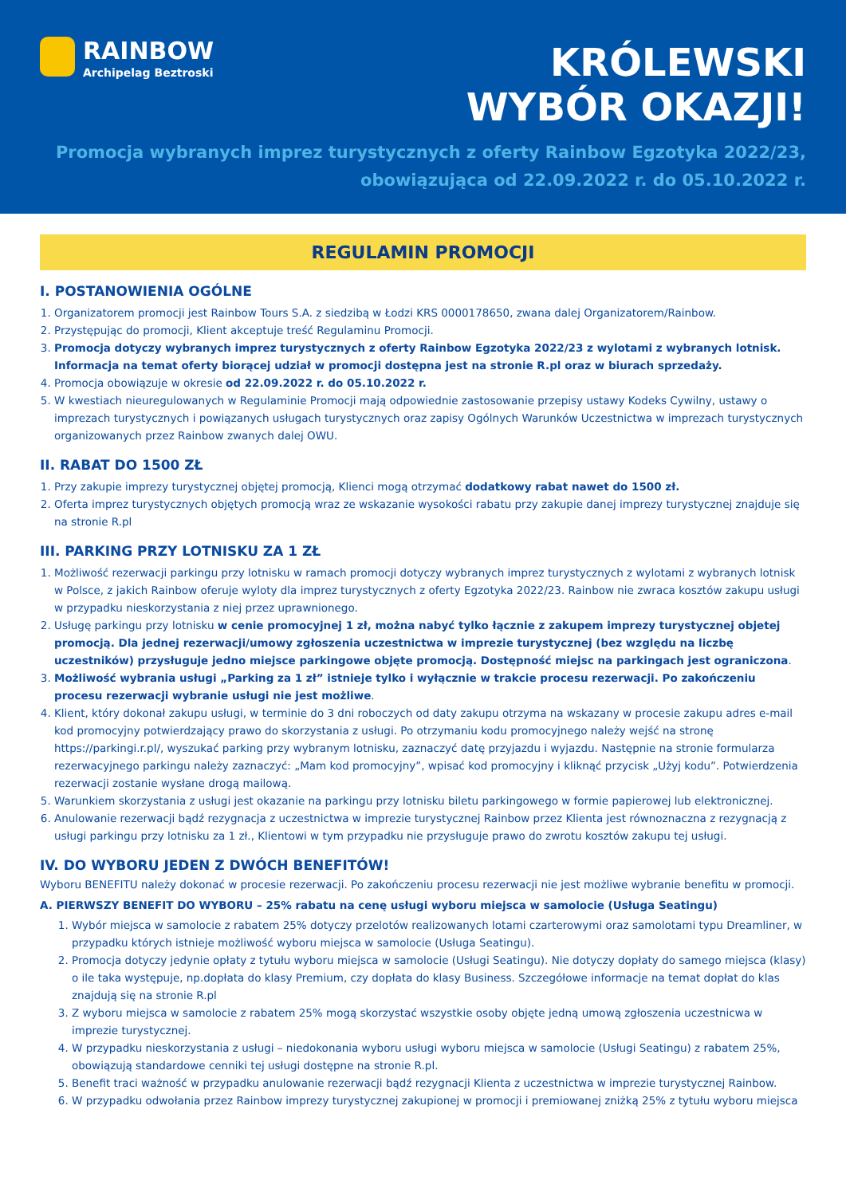RAINBOW
Archipelag Beztroski
KRÓLEWSKI
WYBÓR OKAZJI!
Promocja wybranych imprez turystycznych z oferty Rainbow Egzotyka 2022/23,
obowiązująca od 22.09.2022 r. do 05.10.2022 r.
REGULAMIN PROMOCJI
I. POSTANOWIENIA OGÓLNE
1. Organizatorem promocji jest Rainbow Tours S.A. z siedzibą w Łodzi KRS 0000178650, zwana dalej Organizatorem/Rainbow.
2. Przystępując do promocji, Klient akceptuje treść Regulaminu Promocji.
3. Promocja dotyczy wybranych imprez turystycznych z oferty Rainbow Egzotyka 2022/23 z wylotami z wybranych lotnisk. Informacja na temat oferty biorącej udział w promocji dostępna jest na stronie R.pl oraz w biurach sprzedaży.
4. Promocja obowiązuje w okresie od 22.09.2022 r. do 05.10.2022 r.
5. W kwestiach nieuregulowanych w Regulaminie Promocji mają odpowiednie zastosowanie przepisy ustawy Kodeks Cywilny, ustawy o imprezach turystycznych i powiązanych usługach turystycznych oraz zapisy Ogólnych Warunków Uczestnictwa w imprezach turystycznych organizowanych przez Rainbow zwanych dalej OWU.
II. RABAT DO 1500 ZŁ
1. Przy zakupie imprezy turystycznej objętej promocją, Klienci mogą otrzymać dodatkowy rabat nawet do 1500 zł.
2. Oferta imprez turystycznych objętych promocją wraz ze wskazanie wysokości rabatu przy zakupie danej imprezy turystycznej znajduje się na stronie R.pl
III. PARKING PRZY LOTNISKU ZA 1 ZŁ
1. Możliwość rezerwacji parkingu przy lotnisku w ramach promocji dotyczy wybranych imprez turystycznych z wylotami z wybranych lotnisk w Polsce, z jakich Rainbow oferuje wyloty dla imprez turystycznych z oferty Egzotyka 2022/23. Rainbow nie zwraca kosztów zakupu usługi w przypadku nieskorzystania z niej przez uprawnionego.
2. Usługę parkingu przy lotnisku w cenie promocyjnej 1 zł, można nabyć tylko łącznie z zakupem imprezy turystycznej objetej promocją. Dla jednej rezerwacji/umowy zgłoszenia uczestnictwa w imprezie turystycznej (bez względu na liczbę uczestników) przysługuje jedno miejsce parkingowe objęte promocją. Dostępność miejsc na parkingach jest ograniczona.
3. Możliwość wybrania usługi „Parking za 1 zł” istnieje tylko i wyłącznie w trakcie procesu rezerwacji. Po zakończeniu procesu rezerwacji wybranie usługi nie jest możliwe.
4. Klient, który dokonał zakupu usługi, w terminie do 3 dni roboczych od daty zakupu otrzyma na wskazany w procesie zakupu adres e-mail kod promocyjny potwierdzający prawo do skorzystania z usługi. Po otrzymaniu kodu promocyjnego należy wejść na stronę https://parkingi.r.pl/, wyszukać parking przy wybranym lotnisku, zaznaczyć datę przyjazdu i wyjazdu. Następnie na stronie formularza rezerwacyjnego parkingu należy zaznaczyć: „Mam kod promocyjny”, wpisać kod promocyjny i kliknąć przycisk „Użyj kodu”. Potwierdzenia rezerwacji zostanie wysłane drogą mailową.
5. Warunkiem skorzystania z usługi jest okazanie na parkingu przy lotnisku biletu parkingowego w formie papierowej lub elektronicznej.
6. Anulowanie rezerwacji bądź rezygnacja z uczestnictwa w imprezie turystycznej Rainbow przez Klienta jest równoznaczna z rezygnacją z usługi parkingu przy lotnisku za 1 zł., Klientowi w tym przypadku nie przysługuje prawo do zwrotu kosztów zakupu tej usługi.
IV. DO WYBORU JEDEN Z DWÓCH BENEFITÓW!
Wyboru BENEFITU należy dokonać w procesie rezerwacji. Po zakończeniu procesu rezerwacji nie jest możliwe wybranie benefitu w promocji.
A. PIERWSZY BENEFIT DO WYBORU – 25% rabatu na cenę usługi wyboru miejsca w samolocie (Usługa Seatingu)
1. Wybór miejsca w samolocie z rabatem 25% dotyczy przelotów realizowanych lotami czarterowymi oraz samolotami typu Dreamliner, w przypadku których istnieje możliwość wyboru miejsca w samolocie (Usługa Seatingu).
2. Promocja dotyczy jedynie opłaty z tytułu wyboru miejsca w samolocie (Usługi Seatingu). Nie dotyczy dopłaty do samego miejsca (klasy) o ile taka występuje, np.dopłata do klasy Premium, czy dopłata do klasy Business. Szczegółowe informacje na temat dopłat do klas znajdują się na stronie R.pl
3. Z wyboru miejsca w samolocie z rabatem 25% mogą skorzystać wszystkie osoby objęte jedną umową zgłoszenia uczestnicwa w imprezie turystycznej.
4. W przypadku nieskorzystania z usługi – niedokonania wyboru usługi wyboru miejsca w samolocie (Usługi Seatingu) z rabatem 25%, obowiązują standardowe cenniki tej usługi dostępne na stronie R.pl.
5. Benefit traci ważność w przypadku anulowanie rezerwacji bądź rezygnacji Klienta z uczestnictwa w imprezie turystycznej Rainbow.
6. W przypadku odwołania przez Rainbow imprezy turystycznej zakupionej w promocji i premiowanej zniżką 25% z tytułu wyboru miejsca